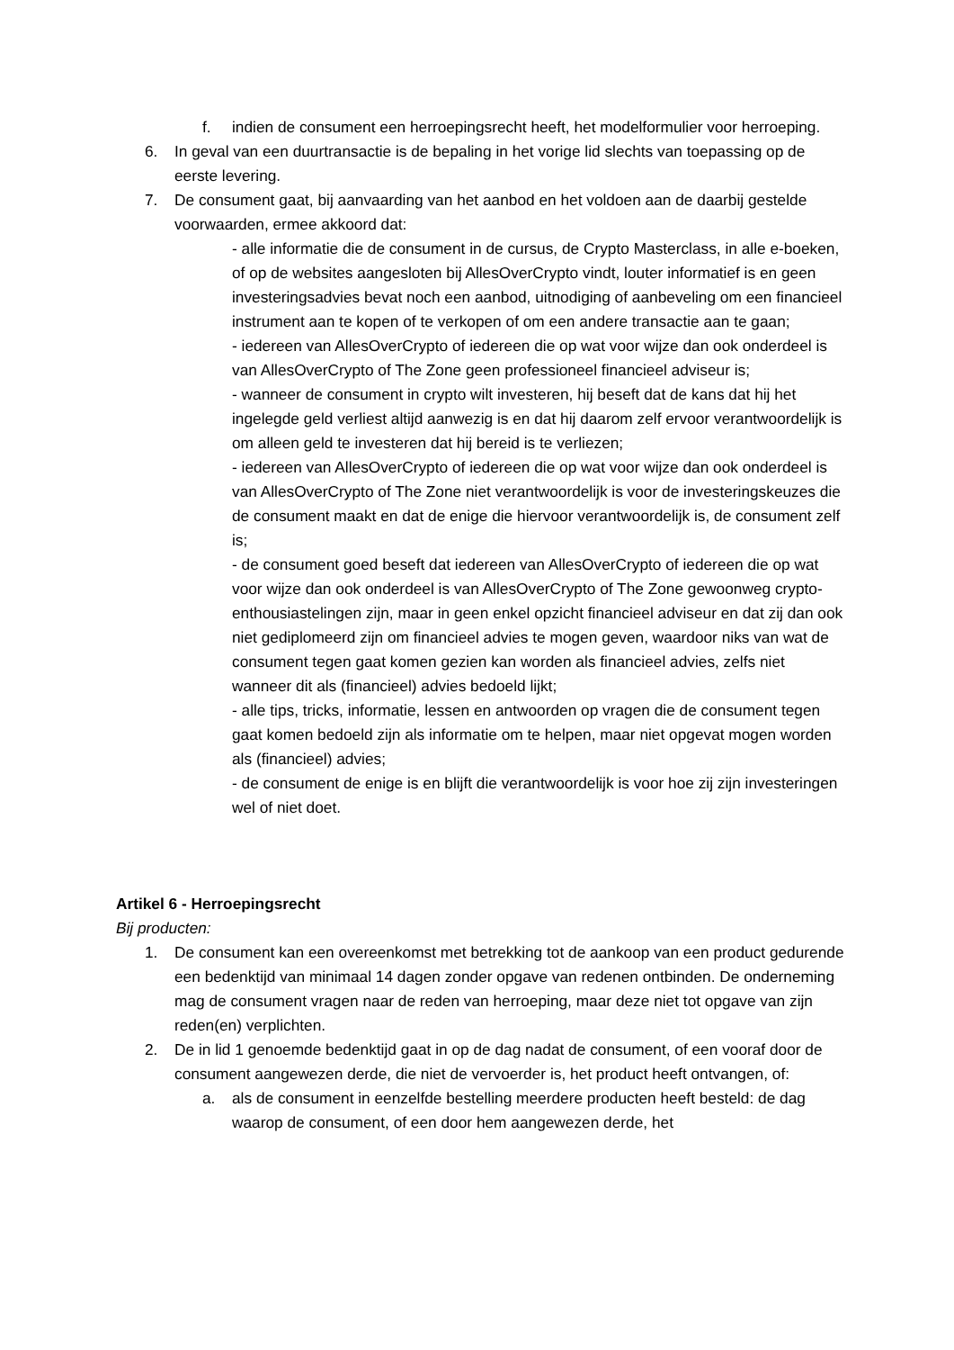f. indien de consument een herroepingsrecht heeft, het modelformulier voor herroeping.
6. In geval van een duurtransactie is de bepaling in het vorige lid slechts van toepassing op de eerste levering.
7. De consument gaat, bij aanvaarding van het aanbod en het voldoen aan de daarbij gestelde voorwaarden, ermee akkoord dat:
- alle informatie die de consument in de cursus, de Crypto Masterclass, in alle e-boeken, of op de websites aangesloten bij AllesOverCrypto vindt, louter informatief is en geen investeringsadvies bevat noch een aanbod, uitnodiging of aanbeveling om een financieel instrument aan te kopen of te verkopen of om een andere transactie aan te gaan;
- iedereen van AllesOverCrypto of iedereen die op wat voor wijze dan ook onderdeel is van AllesOverCrypto of The Zone geen professioneel financieel adviseur is;
- wanneer de consument in crypto wilt investeren, hij beseft dat de kans dat hij het ingelegde geld verliest altijd aanwezig is en dat hij daarom zelf ervoor verantwoordelijk is om alleen geld te investeren dat hij bereid is te verliezen;
- iedereen van AllesOverCrypto of iedereen die op wat voor wijze dan ook onderdeel is van AllesOverCrypto of The Zone niet verantwoordelijk is voor de investeringskeuzes die de consument maakt en dat de enige die hiervoor verantwoordelijk is, de consument zelf is;
- de consument goed beseft dat iedereen van AllesOverCrypto of iedereen die op wat voor wijze dan ook onderdeel is van AllesOverCrypto of The Zone gewoonweg crypto-enthousiastelingen zijn, maar in geen enkel opzicht financieel adviseur en dat zij dan ook niet gediplomeerd zijn om financieel advies te mogen geven, waardoor niks van wat de consument tegen gaat komen gezien kan worden als financieel advies, zelfs niet wanneer dit als (financieel) advies bedoeld lijkt;
- alle tips, tricks, informatie, lessen en antwoorden op vragen die de consument tegen gaat komen bedoeld zijn als informatie om te helpen, maar niet opgevat mogen worden als (financieel) advies;
- de consument de enige is en blijft die verantwoordelijk is voor hoe zij zijn investeringen wel of niet doet.
Artikel 6 - Herroepingsrecht
Bij producten:
1. De consument kan een overeenkomst met betrekking tot de aankoop van een product gedurende een bedenktijd van minimaal 14 dagen zonder opgave van redenen ontbinden. De onderneming mag de consument vragen naar de reden van herroeping, maar deze niet tot opgave van zijn reden(en) verplichten.
2. De in lid 1 genoemde bedenktijd gaat in op de dag nadat de consument, of een vooraf door de consument aangewezen derde, die niet de vervoerder is, het product heeft ontvangen, of:
a. als de consument in eenzelfde bestelling meerdere producten heeft besteld: de dag waarop de consument, of een door hem aangewezen derde, het